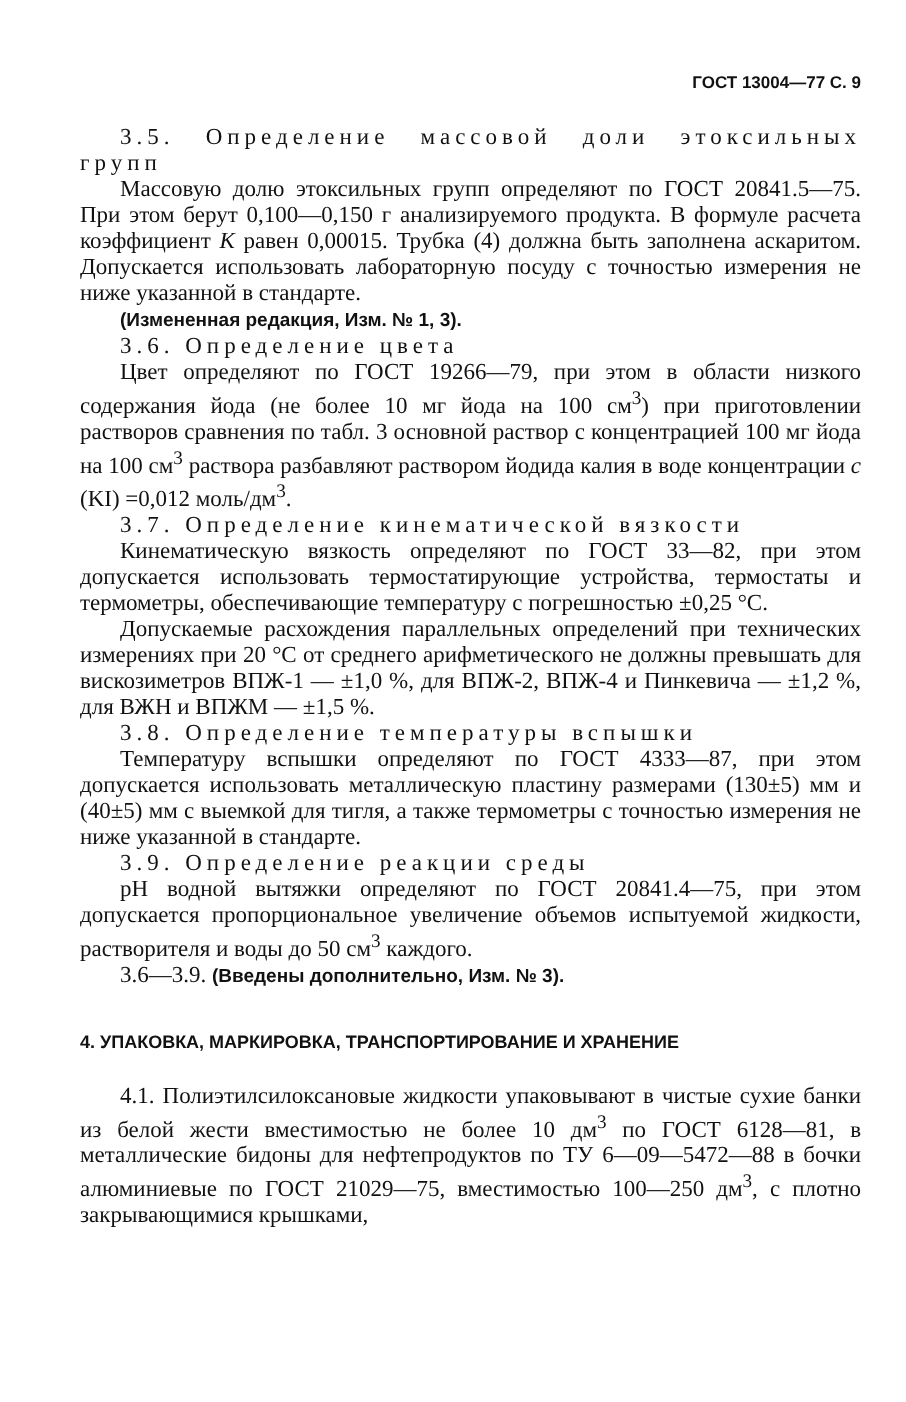ГОСТ 13004—77 С. 9
3.5. Определение массовой доли этоксильных групп
Массовую долю этоксильных групп определяют по ГОСТ 20841.5—75. При этом берут 0,100—0,150 г анализируемого продукта. В формуле расчета коэффициент K равен 0,00015. Трубка (4) должна быть заполнена аскаритом. Допускается использовать лабораторную посуду с точностью измерения не ниже указанной в стандарте.
(Измененная редакция, Изм. № 1, 3).
3.6. Определение цвета
Цвет определяют по ГОСТ 19266—79, при этом в области низкого содержания йода (не более 10 мг йода на 100 см<sup>3</sup>) при приготовлении растворов сравнения по табл. 3 основной раствор с концентрацией 100 мг йода на 100 см<sup>3</sup> раствора разбавляют раствором йодида калия в воде концентрации c (KI) =0,012 моль/дм<sup>3</sup>.
3.7. Определение кинематической вязкости
Кинематическую вязкость определяют по ГОСТ 33—82, при этом допускается использовать термостатирующие устройства, термостаты и термометры, обеспечивающие температуру с погрешностью ±0,25 °С.
Допускаемые расхождения параллельных определений при технических измерениях при 20 °С от среднего арифметического не должны превышать для вискозиметров ВПЖ-1 — ±1,0 %, для ВПЖ-2, ВПЖ-4 и Пинкевича — ±1,2 %, для ВЖН и ВПЖМ — ±1,5 %.
3.8. Определение температуры вспышки
Температуру вспышки определяют по ГОСТ 4333—87, при этом допускается использовать металлическую пластину размерами (130±5) мм и (40±5) мм с выемкой для тигля, а также термометры с точностью измерения не ниже указанной в стандарте.
3.9. Определение реакции среды
pH водной вытяжки определяют по ГОСТ 20841.4—75, при этом допускается пропорциональное увеличение объемов испытуемой жидкости, растворителя и воды до 50 см<sup>3</sup> каждого.
3.6—3.9. (Введены дополнительно, Изм. № 3).
4. УПАКОВКА, МАРКИРОВКА, ТРАНСПОРТИРОВАНИЕ И ХРАНЕНИЕ
4.1. Полиэтилсилоксановые жидкости упаковывают в чистые сухие банки из белой жести вместимостью не более 10 дм<sup>3</sup> по ГОСТ 6128—81, в металлические бидоны для нефтепродуктов по ТУ 6—09—5472—88 в бочки алюминиевые по ГОСТ 21029—75, вместимостью 100—250 дм<sup>3</sup>, с плотно закрывающимися крышками,